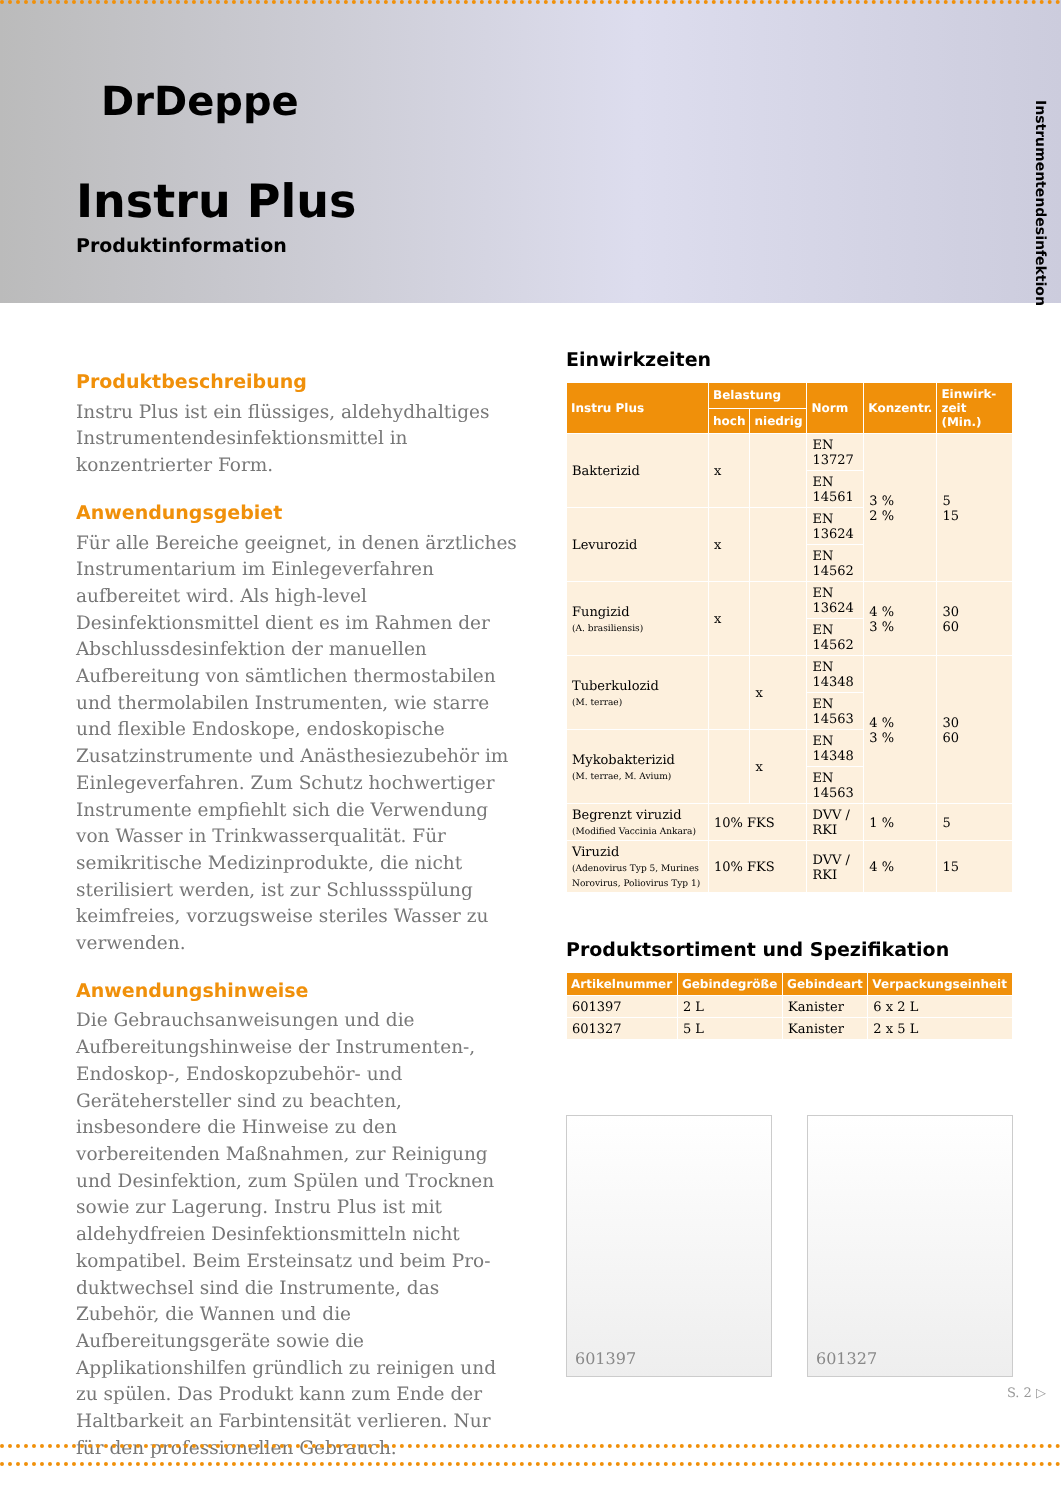DrDeppe
Instru Plus
Produktinformation
Instrumentendesinfektion
Produktbeschreibung
Instru Plus ist ein flüssiges, aldehydhaltiges Instru­mentendesinfektionsmittel in konzentrierter Form.
Anwendungsgebiet
Für alle Bereiche geeignet, in denen ärztliches Instru­mentarium im Einlegeverfahren aufbereitet wird. Als high-level Desinfektionsmittel dient es im Rahmen der Abschlussdesinfektion der manuellen Aufbereitung von sämtlichen thermostabilen und thermolabilen Instrumenten, wie starre und flexible Endoskope, endoskopische Zusatzinstrumente und Anästhesiezubehör im Einlegeverfahren. Zum Schutz hochwertiger Instrumente empfiehlt sich die Verwendung von Wasser in Trinkwasserqualität. Für semikritische Medizinprodukte, die nicht sterili­siert werden, ist zur Schlussspülung keimfreies, vor­zugsweise steriles Wasser zu verwenden.
Anwendungshinweise
Die Gebrauchsanweisungen und die Aufbereitungs­hinweise der Instrumenten-, Endoskop-, Endoskop­zubehör- und Gerätehersteller sind zu beachten, insbesondere die Hinweise zu den vorbereitenden Maßnahmen, zur Reinigung und Desinfektion, zum Spülen und Trocknen sowie zur Lagerung. Instru Plus ist mit aldehydfreien Desinfektionsmitteln nicht kompatibel. Beim Ersteinsatz und beim Pro­duktwechsel sind die Instrumente, das Zubehör, die Wannen und die Aufbereitungsgeräte sowie die Applikationshilfen gründlich zu reinigen und zu spü­len. Das Produkt kann zum Ende der Haltbarkeit an Farbintensität verlieren. Nur für den professionellen Gebrauch.
Einwirkzeiten
| Instru Plus | Belastung | | Norm | Konzentr. | Einwirk­zeit (Min.) |
| --- | --- | --- | --- | --- | --- |
| | hoch | niedrig | | | |
| Bakterizid | x | | EN 13727 | 3 % 2 % | 5 15 |
| | | | EN 14561 | | |
| Levurozid | x | | EN 13624 | | |
| | | | EN 14562 | | |
| Fungizid (A. brasiliensis) | x | | EN 13624 | 4 % 3 % | 30 60 |
| | | | EN 14562 | | |
| Tuberkulozid (M. terrae) | | x | EN 14348 | 4 % 3 % | 30 60 |
| | | | EN 14563 | | |
| Mykobakterizid (M. terrae, M. Avium) | | x | EN 14348 | | |
| | | | EN 14563 | | |
| Begrenzt viruzid (Modified Vaccinia Ankara) | 10% FKS | | DVV / RKI | 1 % | 5 |
| Viruzid (Adenovirus Typ 5, Murines Norovirus, Poliovirus Typ 1) | 10% FKS | | DVV / RKI | 4 % | 15 |
Produktsortiment und Spezifikation
| Artikelnummer | Gebindegröße | Gebindeart | Verpackungseinheit |
| --- | --- | --- | --- |
| 601397 | 2 L | Kanister | 6 x 2 L |
| 601327 | 5 L | Kanister | 2 x 5 L |
601397 601327
S. 2 ▷